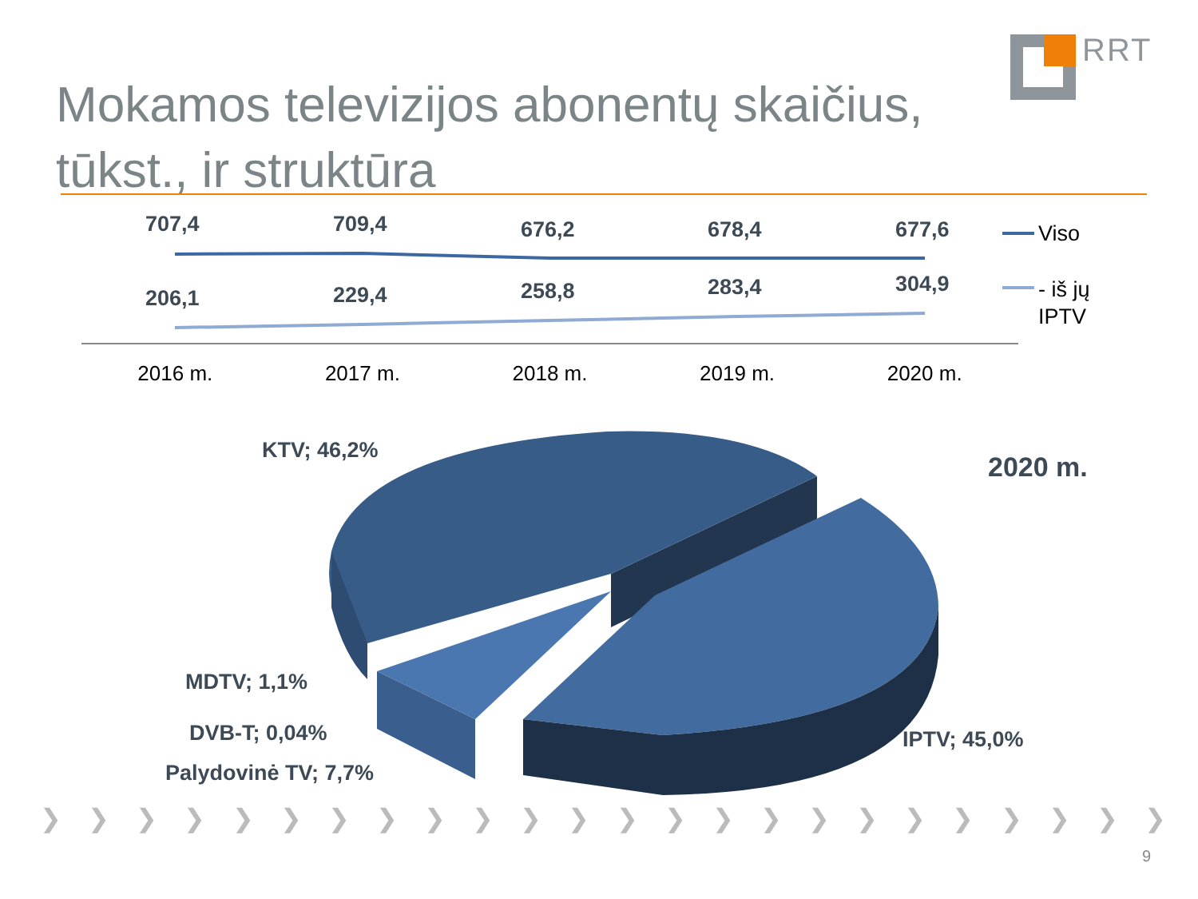RRT
Mokamos televizijos abonentų skaičius, tūkst., ir struktūra
707,4 709,4 676,2 678,4 677,6
206,1 229,4 258,8 283,4 304,9
Viso
- iš jų
IPTV
2016 m. 2017 m. 2018 m. 2019 m. 2020 m.
KTV; 46,2%
2020 m.
MDTV; 1,1%
DVB-T; 0,04%
Palydovinė TV; 7,7%
IPTV; 45,0%
❯ ❯ ❯ ❯ ❯ ❯ ❯ ❯ ❯ ❯ ❯ ❯ ❯ ❯ ❯ ❯ ❯ ❯ ❯ ❯ ❯ ❯ ❯ ❯
9